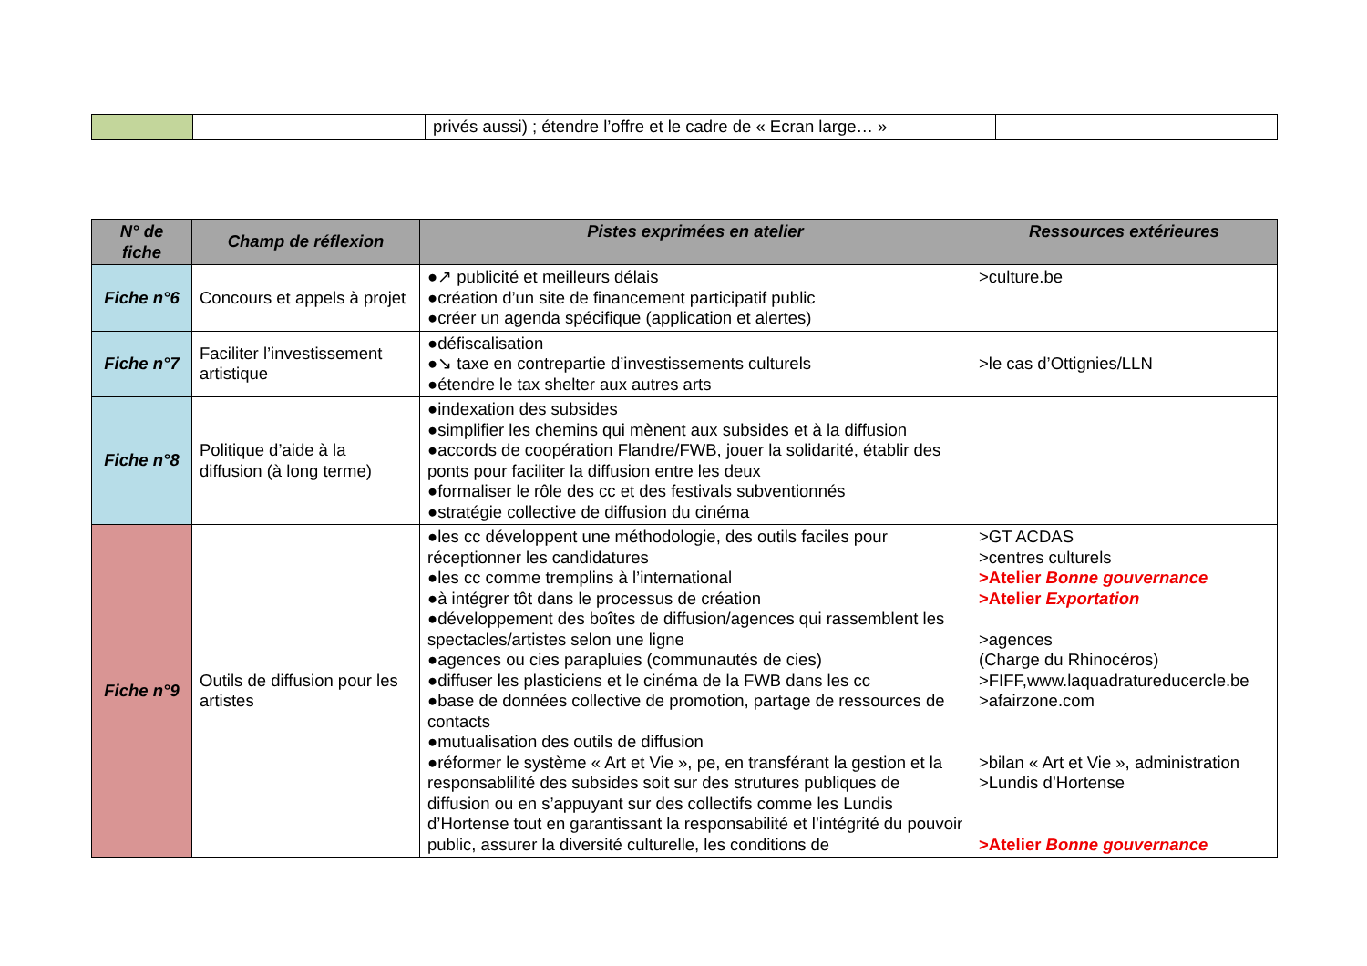| | | privés aussi) ; étendre l’offre et le cadre de « Ecran large… » | |
| N° de fiche | Champ de réflexion | Pistes exprimées en atelier | Ressources extérieures |
| --- | --- | --- | --- |
| Fiche n°6 | Concours et appels à projet | ●↗ publicité et meilleurs délais ●création d’un site de financement participatif public ●créer un agenda spécifique (application et alertes) | >culture.be |
| Fiche n°7 | Faciliter l’investissement artistique | ●défiscalisation ●↘ taxe en contrepartie d’investissements culturels ●étendre le tax shelter aux autres arts | >le cas d’Ottignies/LLN |
| Fiche n°8 | Politique d’aide à la diffusion (à long terme) | ●indexation des subsides ●simplifier les chemins qui mènent aux subsides et à la diffusion ●accords de coopération Flandre/FWB, jouer la solidarité, établir des ponts pour faciliter la diffusion entre les deux ●formaliser le rôle des cc et des festivals subventionnés ●stratégie collective de diffusion du cinéma | |
| Fiche n°9 | Outils de diffusion pour les artistes | ●les cc développent une méthodologie, des outils faciles pour réceptionner les candidatures ●les cc comme tremplins à l’international ●à intégrer tôt dans le processus de création ●développement des boîtes de diffusion/agences qui rassemblent les spectacles/artistes selon une ligne ●agences ou cies parapluies (communautés de cies) ●diffuser les plasticiens et le cinéma de la FWB dans les cc ●base de données collective de promotion, partage de ressources de contacts ●mutualisation des outils de diffusion ●réformer le système « Art et Vie », pe, en transférant la gestion et la responsablilité des subsides soit sur des strutures publiques de diffusion ou en s’appuyant sur des collectifs comme les Lundis d’Hortense tout en garantissant la responsabilité et l’intégrité du pouvoir public, assurer la diversité culturelle, les conditions de | >GT ACDAS >centres culturels >Atelier Bonne gouvernance >Atelier Exportation >agences (Charge du Rhinocéros) >FIFF,www.laquadratureducercle.be >afairzone.com >bilan « Art et Vie », administration >Lundis d’Hortense >Atelier Bonne gouvernance |